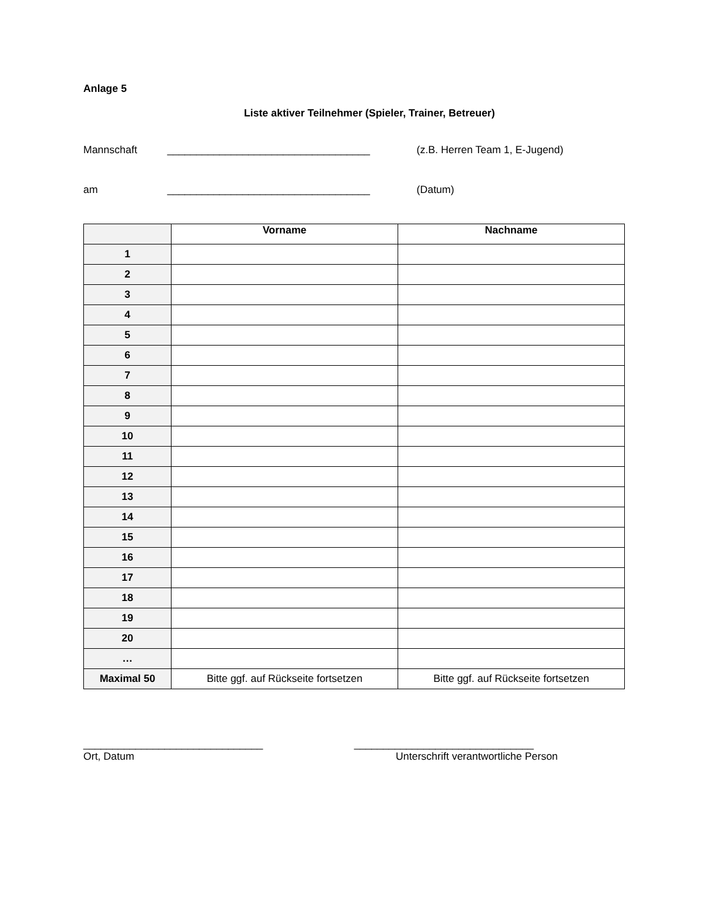Anlage 5
Liste aktiver Teilnehmer (Spieler, Trainer, Betreuer)
Mannschaft ___________________________________ (z.B. Herren Team 1, E-Jugend)
am ___________________________________ (Datum)
| | Vorname | Nachname |
| 1 | | |
| 2 | | |
| 3 | | |
| 4 | | |
| 5 | | |
| 6 | | |
| 7 | | |
| 8 | | |
| 9 | | |
| 10 | | |
| 11 | | |
| 12 | | |
| 13 | | |
| 14 | | |
| 15 | | |
| 16 | | |
| 17 | | |
| 18 | | |
| 19 | | |
| 20 | | |
| … | | |
| Maximal 50 | Bitte ggf. auf Rückseite fortsetzen | Bitte ggf. auf Rückseite fortsetzen |
_______________________________
Ort, Datum
_______________________________
Unterschrift verantwortliche Person